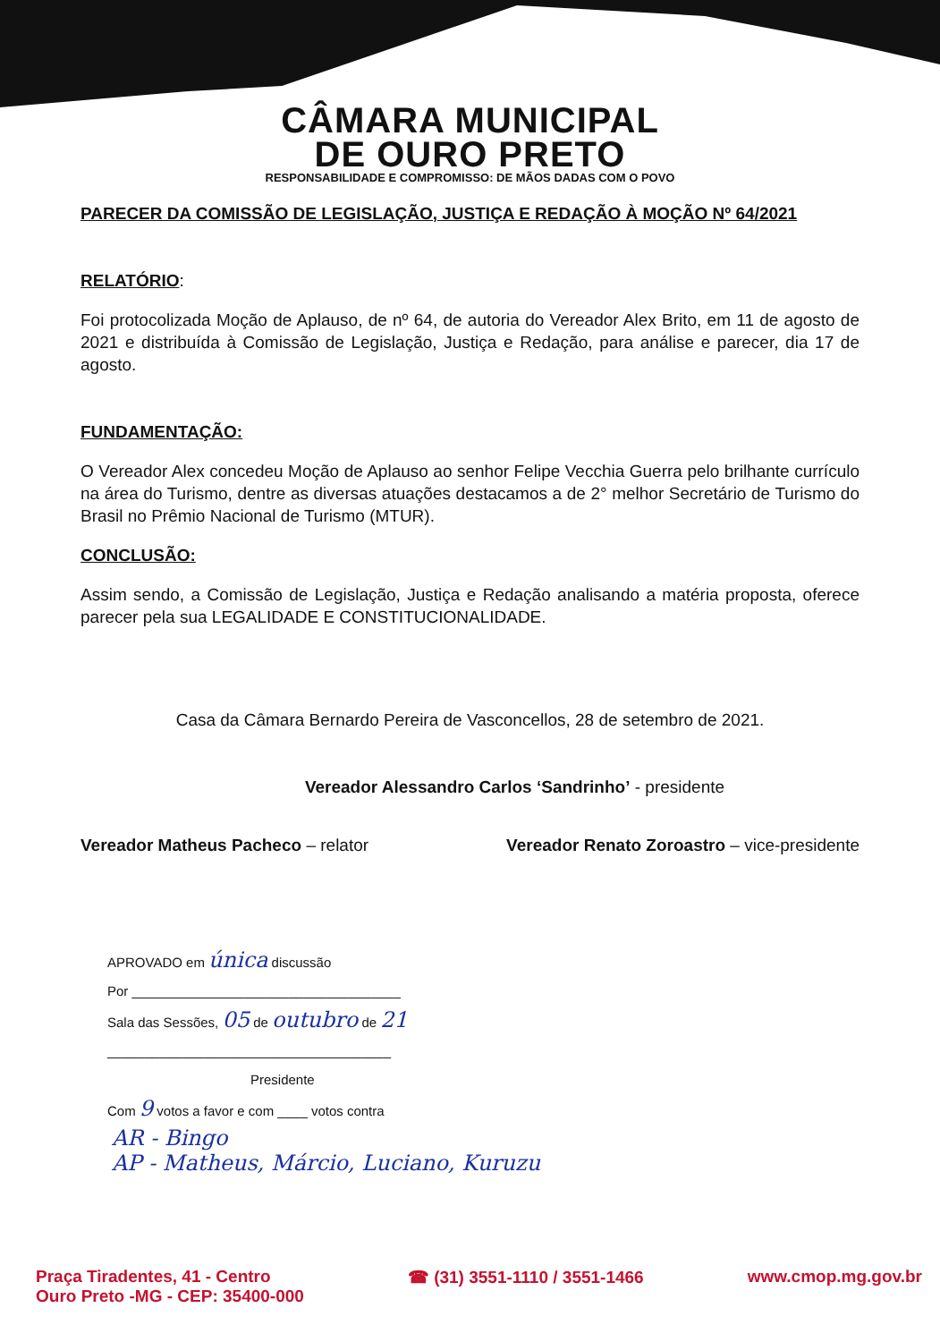CÂMARA MUNICIPAL
DE OURO PRETO
RESPONSABILIDADE E COMPROMISSO: DE MÃOS DADAS COM O POVO
PARECER DA COMISSÃO DE LEGISLAÇÃO, JUSTIÇA E REDAÇÃO À MOÇÃO Nº 64/2021
RELATÓRIO:
Foi protocolizada Moção de Aplauso, de nº 64, de autoria do Vereador Alex Brito, em 11 de agosto de 2021 e distribuída à Comissão de Legislação, Justiça e Redação, para análise e parecer, dia 17 de agosto.
FUNDAMENTAÇÃO:
O Vereador Alex concedeu Moção de Aplauso ao senhor Felipe Vecchia Guerra pelo brilhante currículo na área do Turismo, dentre as diversas atuações destacamos a de 2° melhor Secretário de Turismo do Brasil no Prêmio Nacional de Turismo (MTUR).
CONCLUSÃO:
Assim sendo, a Comissão de Legislação, Justiça e Redação analisando a matéria proposta, oferece parecer pela sua LEGALIDADE E CONSTITUCIONALIDADE.
Casa da Câmara Bernardo Pereira de Vasconcellos, 28 de setembro de 2021.
Vereador Alessandro Carlos ‘Sandrinho’ - presidente
Vereador Matheus Pacheco – relator Vereador Renato Zoroastro – vice-presidente
APROVADO em única discussão
Por ____________________________________
Sala das Sessões, 05 de outubro de 21
______________________________________
Presidente
Com 9 votos a favor e com ____ votos contra
AR - Bingo
AP - Matheus, Márcio, Luciano, Kuruzu
Praça Tiradentes, 41 - Centro
Ouro Preto -MG - CEP: 35400-000 ☎ (31) 3551-1110 / 3551-1466 www.cmop.mg.gov.br